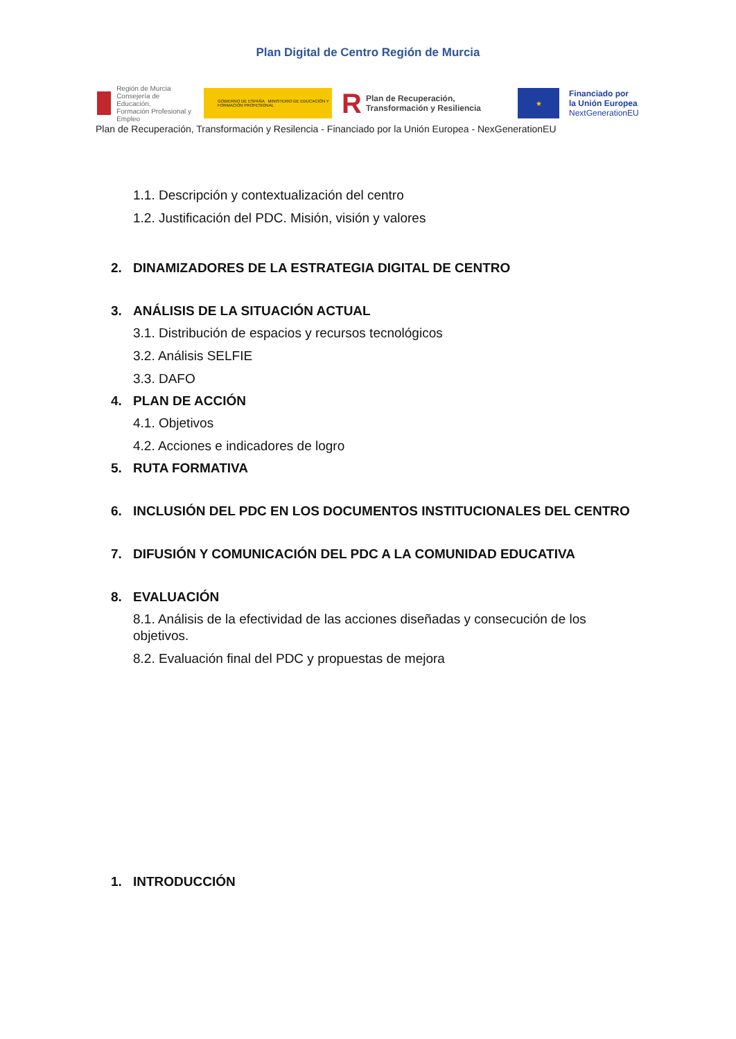Plan Digital de Centro Región de Murcia
Región de Murcia
Consejería de Educación,
Formación Profesional y Empleo
GOBIERNO DE ESPAÑA MINISTERIO DE EDUCACIÓN Y FORMACIÓN PROFESIONAL
R Plan de Recuperación,
Transformación y Resiliencia
★
Financiado por
la Unión Europea
NextGenerationEU
Plan de Recuperación, Transformación y Resilencia - Financiado por la Unión Europea - NexGenerationEU
1.1. Descripción y contextualización del centro
1.2. Justificación del PDC. Misión, visión y valores
2. DINAMIZADORES DE LA ESTRATEGIA DIGITAL DE CENTRO
3. ANÁLISIS DE LA SITUACIÓN ACTUAL
3.1. Distribución de espacios y recursos tecnológicos
3.2. Análisis SELFIE
3.3. DAFO
4. PLAN DE ACCIÓN
4.1. Objetivos
4.2. Acciones e indicadores de logro
5. RUTA FORMATIVA
6. INCLUSIÓN DEL PDC EN LOS DOCUMENTOS INSTITUCIONALES DEL CENTRO
7. DIFUSIÓN Y COMUNICACIÓN DEL PDC A LA COMUNIDAD EDUCATIVA
8. EVALUACIÓN
8.1. Análisis de la efectividad de las acciones diseñadas y consecución de los objetivos.
8.2. Evaluación final del PDC y propuestas de mejora
1. INTRODUCCIÓN